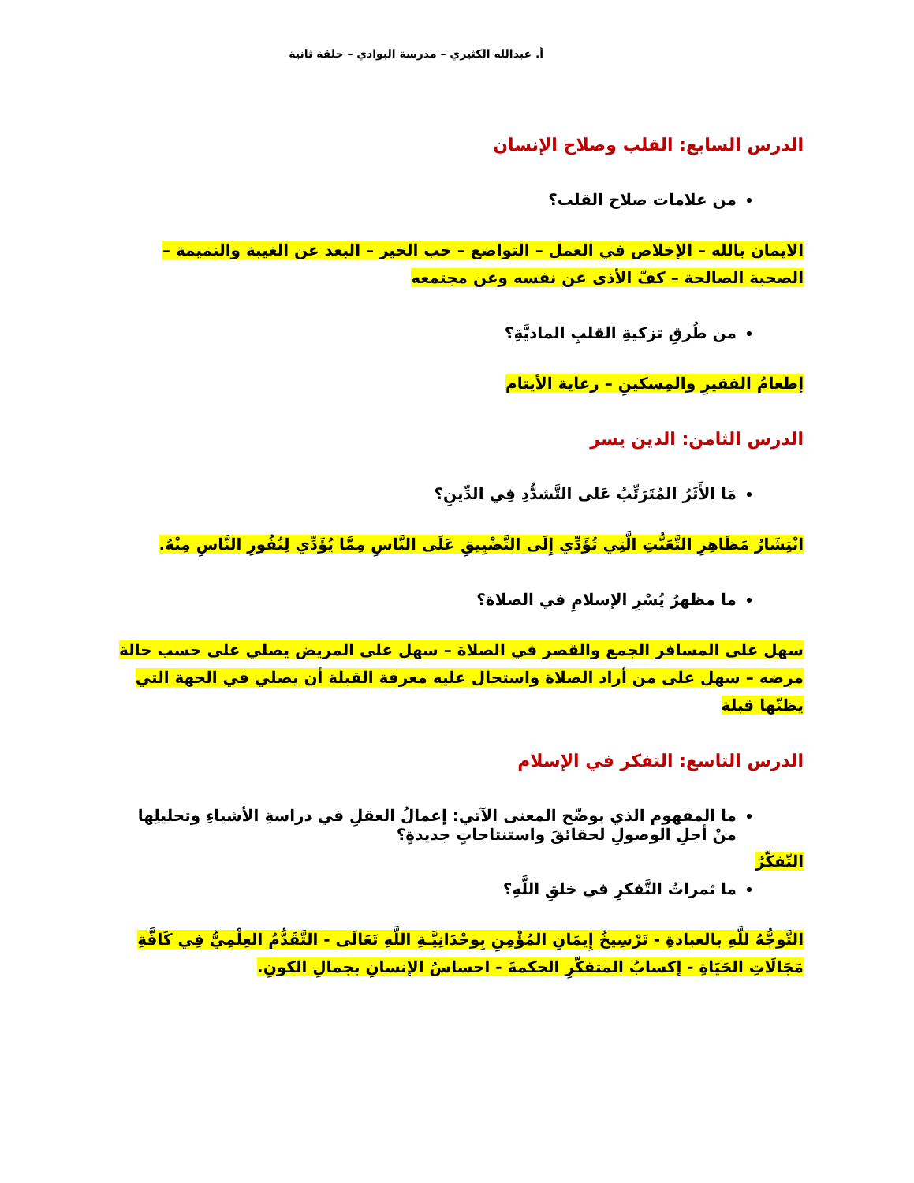أ. عبدالله الكثيري – مدرسة البوادي – حلقة ثانية
الدرس السابع: القلب وصلاح الإنسان
من علامات صلاح القلب؟
الايمان بالله – الإخلاص في العمل – التواضع – حب الخير – البعد عن الغيبة والنميمة – الصحبة الصالحة – كفّ الأذى عن نفسه وعن مجتمعه
من طُرقِ تزكيةِ القلبِ الماديَّةِ؟
إطعامُ الفقيرِ والمِسكينِ – رعاية الأيتام
الدرس الثامن: الدين يسر
مَا الأَثَرُ المُتَرَتِّبُ عَلى التَّشدُّدِ فِي الدِّينِ؟
انْتِشَارُ مَظَاهِرِ التَّعَنُّتِ الَّتِي تُؤَدِّي إِلَى التَّضْيِيقِ عَلَى النَّاسِ مِمَّا يُؤَدِّي لِنُفُورِ النَّاسِ مِنْهُ.
ما مظهرُ يُسْرِ الإسلامِ في الصلاة؟
سهل على المسافر الجمع والقصر في الصلاة – سهل على المريض يصلي على حسب حالة مرضه – سهل على من أراد الصلاة واستحال عليه معرفة القبلة أن يصلي في الجهة التي يظنّها قبلة
الدرس التاسع: التفكر في الإسلام
ما المفهوم الذي يوضّح المعنى الآتي: إعمالُ العقلِ في دراسةِ الأشياءِ وتحليلِها منْ أجلِ الوصولِ لحقائقَ واستنتاجاتٍ جديدةٍ؟
التّفكّرُ
ما ثمراتُ التَّفكرِ في خلقِ اللَّهِ؟
التَّوجُّهُ للَّهِ بالعبادةِ - تَرْسِيخُ إِيمَانِ المُؤْمِنِ بِوحْدَانِيَّـةِ اللَّهِ تَعَالَى - التَّقَدُّمُ العِلْمِيُّ فِي كَافَّةِ مَجَالَاتِ الحَيَاةِ - إكسابُ المتفكّرِ الحكمةَ - احساسُ الإنسانِ بجمالِ الكونِ.